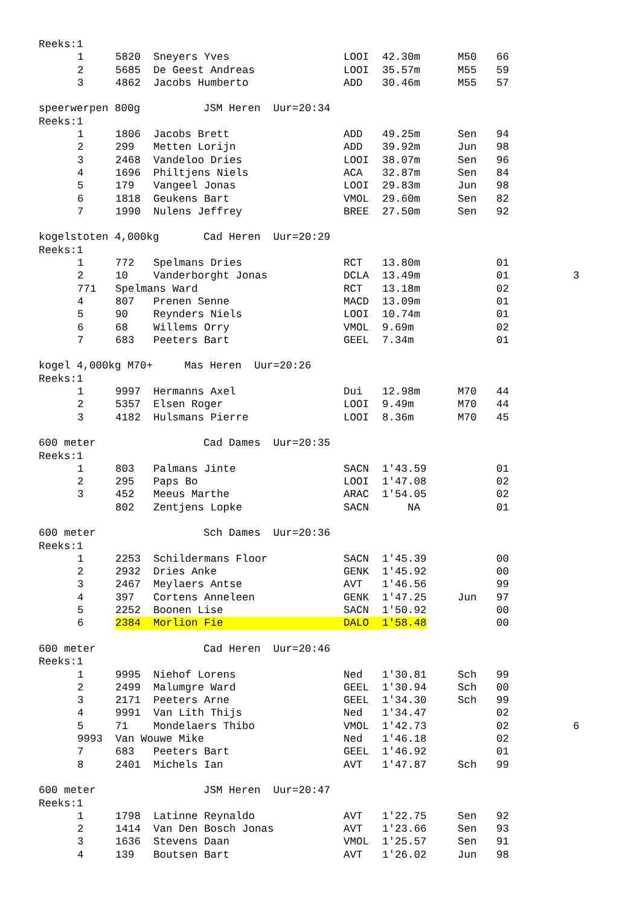Reeks:1
| 1 | 5820 | Sneyers Yves | LOOI | 42.30m | M50 | 66 | |
| 2 | 5685 | De Geest Andreas | LOOI | 35.57m | M55 | 59 | |
| 3 | 4862 | Jacobs Humberto | ADD | 30.46m | M55 | 57 | |
speerwerpen 800g JSM Heren Uur=20:34
Reeks:1
| 1 | 1806 | Jacobs Brett | ADD | 49.25m | Sen | 94 | |
| 2 | 299 | Metten Lorijn | ADD | 39.92m | Jun | 98 | |
| 3 | 2468 | Vandeloo Dries | LOOI | 38.07m | Sen | 96 | |
| 4 | 1696 | Philtjens Niels | ACA | 32.87m | Sen | 84 | |
| 5 | 179 | Vangeel Jonas | LOOI | 29.83m | Jun | 98 | |
| 6 | 1818 | Geukens Bart | VMOL | 29.60m | Sen | 82 | |
| 7 | 1990 | Nulens Jeffrey | BREE | 27.50m | Sen | 92 | |
kogelstoten 4,000kg Cad Heren Uur=20:29
Reeks:1
| 1 | 772 | Spelmans Dries | RCT | 13.80m | | 01 | |
| 2 | 10 | Vanderborght Jonas | DCLA | 13.49m | | 01 | 3 |
| 771 | Spelmans Ward | | RCT | 13.18m | | 02 | |
| 4 | 807 | Prenen Senne | MACD | 13.09m | | 01 | |
| 5 | 90 | Reynders Niels | LOOI | 10.74m | | 01 | |
| 6 | 68 | Willems Orry | VMOL | 9.69m | | 02 | |
| 7 | 683 | Peeters Bart | GEEL | 7.34m | | 01 | |
kogel 4,000kg M70+ Mas Heren Uur=20:26
Reeks:1
| 1 | 9997 | Hermanns Axel | Dui | 12.98m | M70 | 44 | |
| 2 | 5357 | Elsen Roger | LOOI | 9.49m | M70 | 44 | |
| 3 | 4182 | Hulsmans Pierre | LOOI | 8.36m | M70 | 45 | |
600 meter Cad Dames Uur=20:35
Reeks:1
| 1 | 803 | Palmans Jinte | SACN | 1'43.59 | | 01 | |
| 2 | 295 | Paps Bo | LOOI | 1'47.08 | | 02 | |
| 3 | 452 | Meeus Marthe | ARAC | 1'54.05 | | 02 | |
| | 802 | Zentjens Lopke | SACN | NA | | 01 | |
600 meter Sch Dames Uur=20:36
Reeks:1
| 1 | 2253 | Schildermans Floor | SACN | 1'45.39 | | 00 | |
| 2 | 2932 | Dries Anke | GENK | 1'45.92 | | 00 | |
| 3 | 2467 | Meylaers Antse | AVT | 1'46.56 | | 99 | |
| 4 | 397 | Cortens Anneleen | GENK | 1'47.25 | Jun | 97 | |
| 5 | 2252 | Boonen Lise | SACN | 1'50.92 | | 00 | |
| 6 | 2384 | Morlion Fie | DALO | 1'58.48 | | 00 | |
600 meter Cad Heren Uur=20:46
Reeks:1
| 1 | 9995 | Niehof Lorens | Ned | 1'30.81 | Sch | 99 | |
| 2 | 2499 | Malumgre Ward | GEEL | 1'30.94 | Sch | 00 | |
| 3 | 2171 | Peeters Arne | GEEL | 1'34.30 | Sch | 99 | |
| 4 | 9991 | Van Lith Thijs | Ned | 1'34.47 | | 02 | |
| 5 | 71 | Mondelaers Thibo | VMOL | 1'42.73 | | 02 | 6 |
| 9993 | Van Wouwe Mike | | Ned | 1'46.18 | | 02 | |
| 7 | 683 | Peeters Bart | GEEL | 1'46.92 | | 01 | |
| 8 | 2401 | Michels Ian | AVT | 1'47.87 | Sch | 99 | |
600 meter JSM Heren Uur=20:47
Reeks:1
| 1 | 1798 | Latinne Reynaldo | AVT | 1'22.75 | Sen | 92 | |
| 2 | 1414 | Van Den Bosch Jonas | AVT | 1'23.66 | Sen | 93 | |
| 3 | 1636 | Stevens Daan | VMOL | 1'25.57 | Sen | 91 | |
| 4 | 139 | Boutsen Bart | AVT | 1'26.02 | Jun | 98 | |